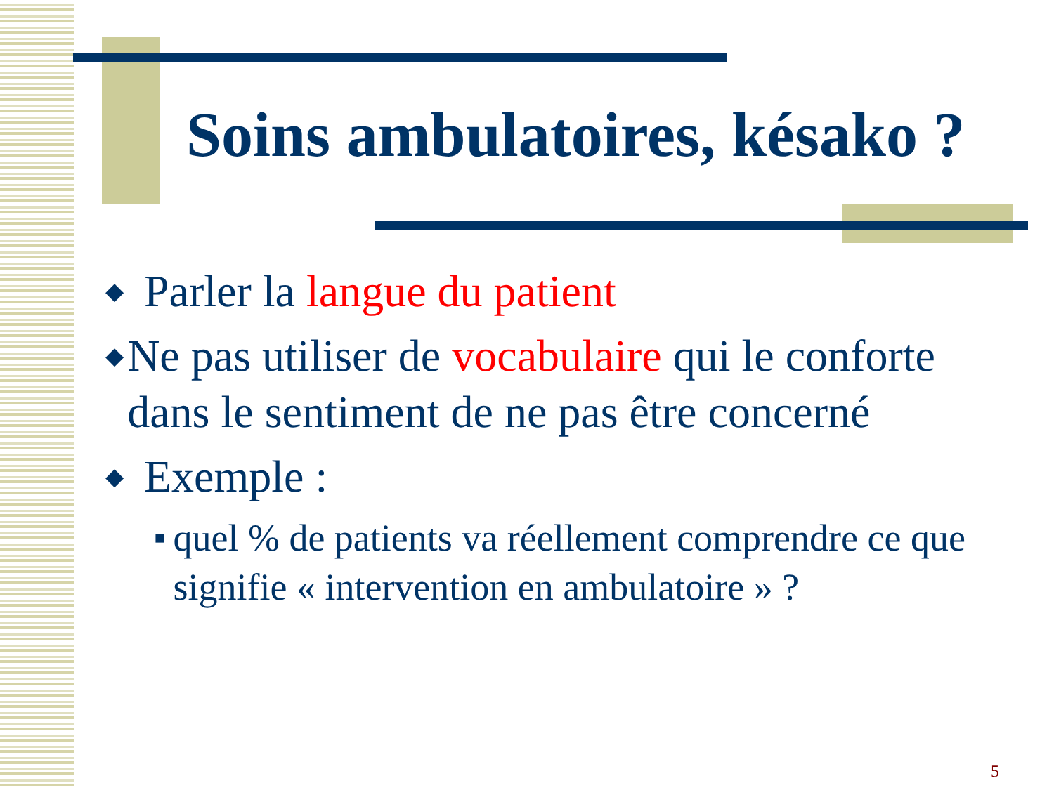Soins ambulatoires, késako ?
◆ Parler la langue du patient
◆ Ne pas utiliser de vocabulaire qui le conforte dans le sentiment de ne pas être concerné
◆ Exemple :
■ quel % de patients va réellement comprendre ce que signifie « intervention en ambulatoire » ?
5